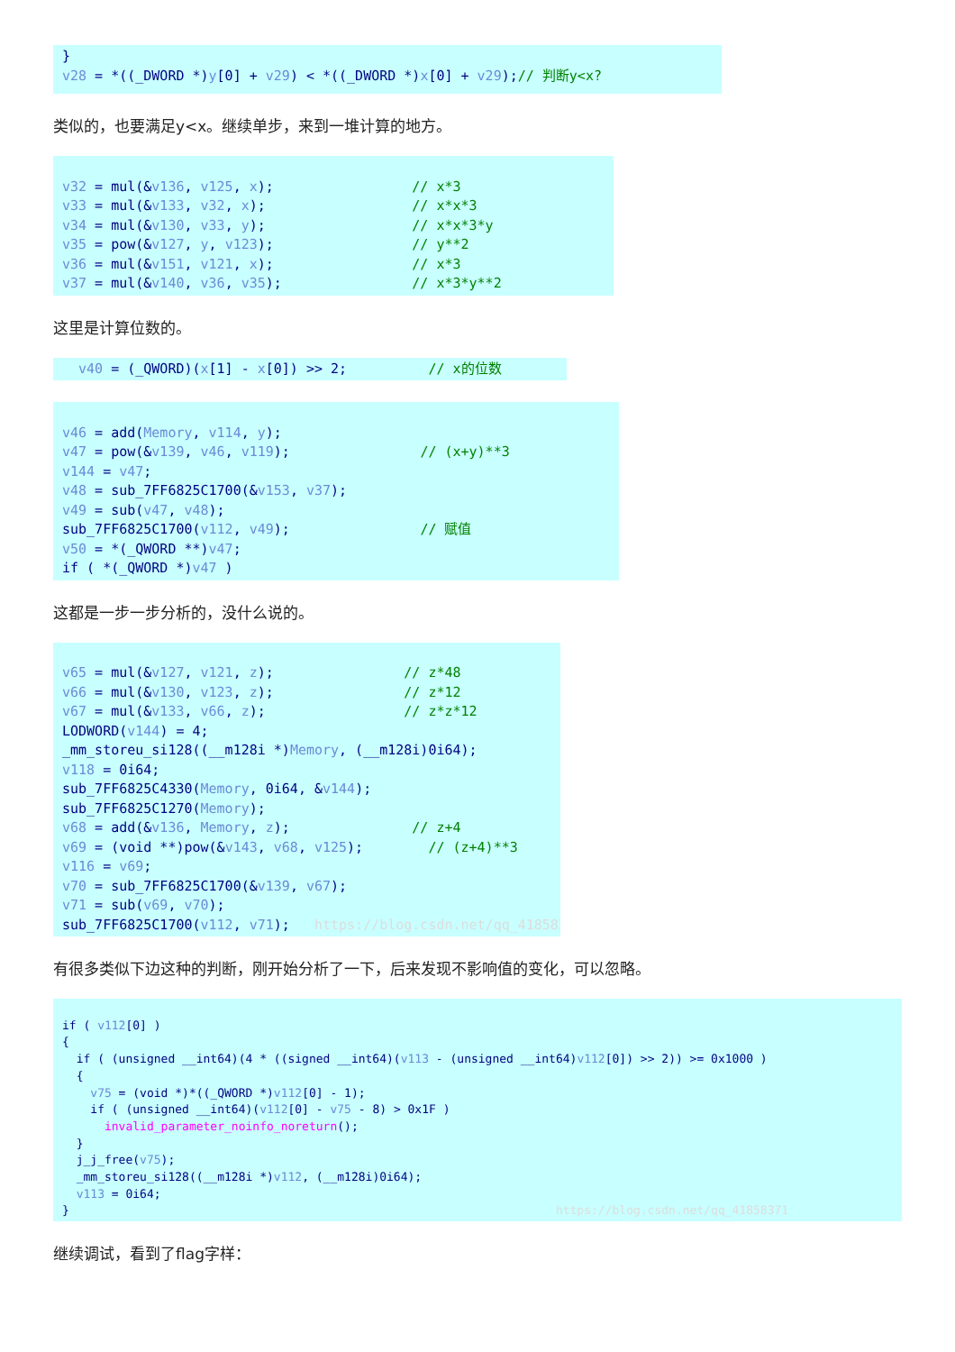} v28 = *((_DWORD *)y[0] + v29) < *((_DWORD *)x[0] + v29);// 判断y<x?
类似的，也要满足y<x。继续单步，来到一堆计算的地方。
v32 = mul(&v136, v125, x); // x*3 v33 = mul(&v133, v32, x); // x*x*3 v34 = mul(&v130, v33, y); // x*x*3*y v35 = pow(&v127, y, v123); // y**2 v36 = mul(&v151, v121, x); // x*3 v37 = mul(&v140, v36, v35); // x*3*y**2
这里是计算位数的。
v40 = (_QWORD)(x[1] - x[0]) >> 2; // x的位数
v46 = add(Memory, v114, y); v47 = pow(&v139, v46, v119); // (x+y)**3 v144 = v47; v48 = sub_7FF6825C1700(&v153, v37); v49 = sub(v47, v48); sub_7FF6825C1700(v112, v49); // 赋值 v50 = *(_QWORD **)v47; if ( *(_QWORD *)v47 )
这都是一步一步分析的，没什么说的。
v65 = mul(&v127, v121, z); // z*48 v66 = mul(&v130, v123, z); // z*12 v67 = mul(&v133, v66, z); // z*z*12 LODWORD(v144) = 4; _mm_storeu_si128((__m128i *)Memory, (__m128i)0i64); v118 = 0i64; sub_7FF6825C4330(Memory, 0i64, &v144); sub_7FF6825C1270(Memory); v68 = add(&v136, Memory, z); // z+4 v69 = (void **)pow(&v143, v68, v125); // (z+4)**3 v116 = v69; v70 = sub_7FF6825C1700(&v139, v67); v71 = sub(v69, v70); sub_7FF6825C1700(v112, v71); https://blog.csdn.net/qq_41858371
有很多类似下边这种的判断，刚开始分析了一下，后来发现不影响值的变化，可以忽略。
if ( v112[0] ) { if ( (unsigned __int64)(4 * ((signed __int64)(v113 - (unsigned __int64)v112[0]) >> 2)) >= 0x1000 ) { v75 = (void *)*((_QWORD *)v112[0] - 1); if ( (unsigned __int64)(v112[0] - v75 - 8) > 0x1F ) invalid_parameter_noinfo_noreturn(); } j_j_free(v75); _mm_storeu_si128((__m128i *)v112, (__m128i)0i64); v113 = 0i64; } https://blog.csdn.net/qq_41858371
继续调试，看到了flag字样：